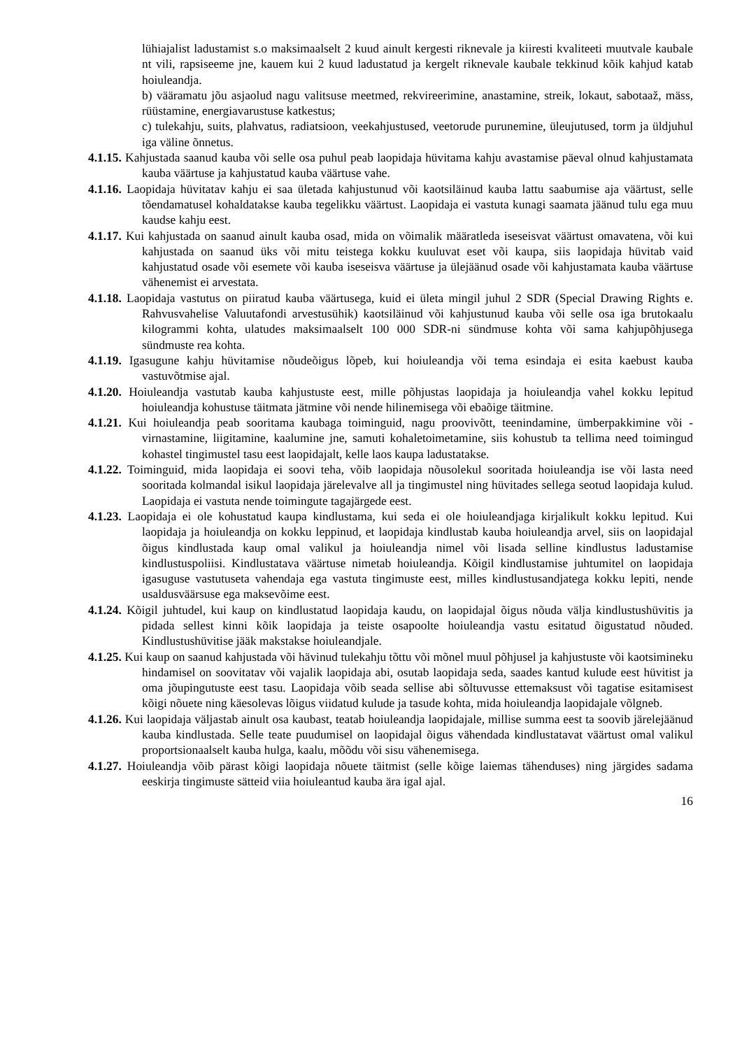lühiajalist ladustamist s.o maksimaalselt 2 kuud ainult kergesti riknevale ja kiiresti kvaliteeti muutvale kaubale nt vili, rapsiseeme jne, kauem kui 2 kuud ladustatud ja kergelt riknevale kaubale tekkinud kõik kahjud katab hoiuleandja.
b) vääramatu jõu asjaolud nagu valitsuse meetmed, rekvireerimine, anastamine, streik, lokaut, sabotaaž, mäss, rüüstamine, energiavarustuse katkestus;
c) tulekahju, suits, plahvatus, radiatsioon, veekahjustused, veetorude purunemine, üleujutused, torm ja üldjuhul iga väline õnnetus.
4.1.15. Kahjustada saanud kauba või selle osa puhul peab laopidaja hüvitama kahju avastamise päeval olnud kahjustamata kauba väärtuse ja kahjustatud kauba väärtuse vahe.
4.1.16. Laopidaja hüvitatav kahju ei saa ületada kahjustunud või kaotsiläinud kauba lattu saabumise aja väärtust, selle tõendamatusel kohaldatakse kauba tegelikku väärtust. Laopidaja ei vastuta kunagi saamata jäänud tulu ega muu kaudse kahju eest.
4.1.17. Kui kahjustada on saanud ainult kauba osad, mida on võimalik määratleda iseseisvat väärtust omavatena, või kui kahjustada on saanud üks või mitu teistega kokku kuuluvat eset või kaupa, siis laopidaja hüvitab vaid kahjustatud osade või esemete või kauba iseseisva väärtuse ja ülejäänud osade või kahjustamata kauba väärtuse vähenemist ei arvestata.
4.1.18. Laopidaja vastutus on piiratud kauba väärtusega, kuid ei ületa mingil juhul 2 SDR (Special Drawing Rights e. Rahvusvahelise Valuutafondi arvestusühik) kaotsiläinud või kahjustunud kauba või selle osa iga brutokaalu kilogrammi kohta, ulatudes maksimaalselt 100 000 SDR-ni sündmuse kohta või sama kahjupõhjusega sündmuste rea kohta.
4.1.19. Igasugune kahju hüvitamise nõudeõigus lõpeb, kui hoiuleandja või tema esindaja ei esita kaebust kauba vastuvõtmise ajal.
4.1.20. Hoiuleandja vastutab kauba kahjustuste eest, mille põhjustas laopidaja ja hoiuleandja vahel kokku lepitud hoiuleandja kohustuse täitmata jätmine või nende hilinemisega või ebaõige täitmine.
4.1.21. Kui hoiuleandja peab sooritama kaubaga toiminguid, nagu proovivõtt, teenindamine, ümberpakkimine või -virnastamine, liigitamine, kaalumine jne, samuti kohaletoimetamine, siis kohustub ta tellima need toimingud kohastel tingimustel tasu eest laopidajalt, kelle laos kaupa ladustatakse.
4.1.22. Toiminguid, mida laopidaja ei soovi teha, võib laopidaja nõusolekul sooritada hoiuleandja ise või lasta need sooritada kolmandal isikul laopidaja järelevalve all ja tingimustel ning hüvitades sellega seotud laopidaja kulud. Laopidaja ei vastuta nende toimingute tagajärgede eest.
4.1.23. Laopidaja ei ole kohustatud kaupa kindlustama, kui seda ei ole hoiuleandjaga kirjalikult kokku lepitud. Kui laopidaja ja hoiuleandja on kokku leppinud, et laopidaja kindlustab kauba hoiuleandja arvel, siis on laopidajal õigus kindlustada kaup omal valikul ja hoiuleandja nimel või lisada selline kindlustus ladustamise kindlustuspoliisi. Kindlustatava väärtuse nimetab hoiuleandja. Kõigil kindlustamise juhtumitel on laopidaja igasuguse vastutuseta vahendaja ega vastuta tingimuste eest, milles kindlustusandjatega kokku lepiti, nende usaldusväärsuse ega maksevõime eest.
4.1.24. Kõigil juhtudel, kui kaup on kindlustatud laopidaja kaudu, on laopidajal õigus nõuda välja kindlustushüvitis ja pidada sellest kinni kõik laopidaja ja teiste osapoolte hoiuleandja vastu esitatud õigustatud nõuded. Kindlustushüvitise jääk makstakse hoiuleandjale.
4.1.25. Kui kaup on saanud kahjustada või hävinud tulekahju tõttu või mõnel muul põhjusel ja kahjustuste või kaotsimineku hindamisel on soovitatav või vajalik laopidaja abi, osutab laopidaja seda, saades kantud kulude eest hüvitist ja oma jõupingutuste eest tasu. Laopidaja võib seada sellise abi sõltuvusse ettemaksust või tagatise esitamisest kõigi nõuete ning käesolevas lõigus viidatud kulude ja tasude kohta, mida hoiuleandja laopidajale võlgneb.
4.1.26. Kui laopidaja väljastab ainult osa kaubast, teatab hoiuleandja laopidajale, millise summa eest ta soovib järelejäänud kauba kindlustada. Selle teate puudumisel on laopidajal õigus vähendada kindlustatavat väärtust omal valikul proportsionaalselt kauba hulga, kaalu, mõõdu või sisu vähenemisega.
4.1.27. Hoiuleandja võib pärast kõigi laopidaja nõuete täitmist (selle kõige laiemas tähenduses) ning järgides sadama eeskirja tingimuste sätteid viia hoiuleantud kauba ära igal ajal.
16